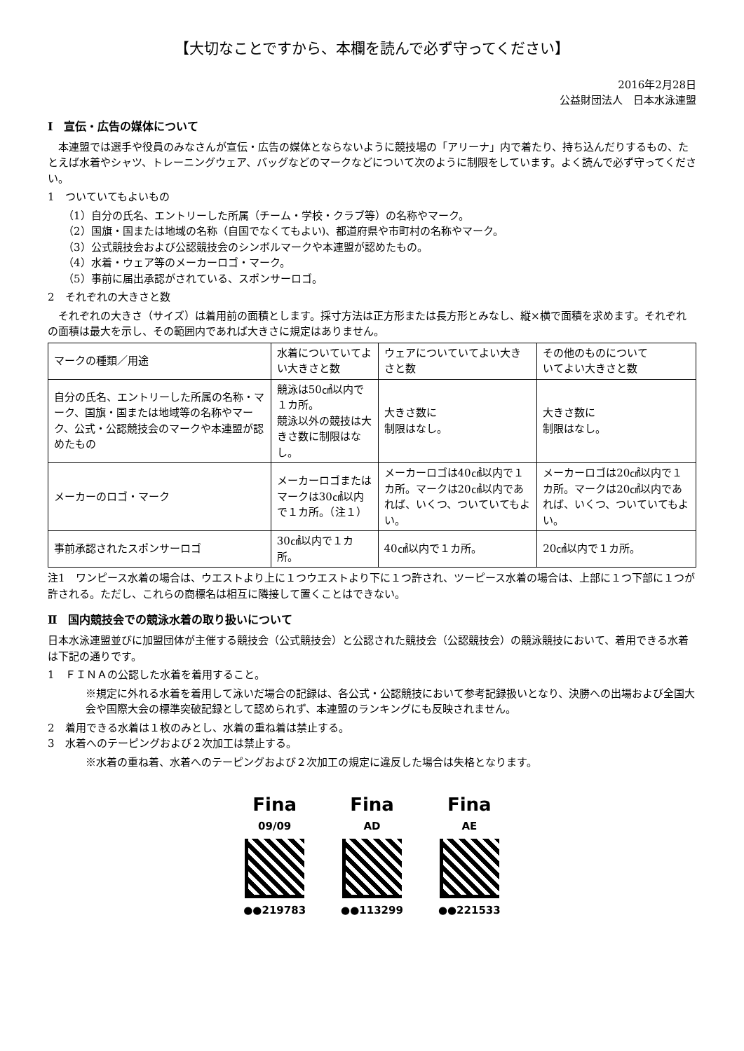【大切なことですから、本欄を読んで必ず守ってください】
2016年2月28日
公益財団法人　日本水泳連盟
Ⅰ　宣伝・広告の媒体について
　本連盟では選手や役員のみなさんが宣伝・広告の媒体とならないように競技場の「アリーナ」内で着たり、持ち込んだりするもの、たとえば水着やシャツ、トレーニングウェア、バッグなどのマークなどについて次のように制限をしています。よく読んで必ず守ってください。
1　ついていてもよいもの
（1）自分の氏名、エントリーした所属（チーム・学校・クラブ等）の名称やマーク。
（2）国旗・国または地域の名称（自国でなくてもよい)、都道府県や市町村の名称やマーク。
（3）公式競技会および公認競技会のシンボルマークや本連盟が認めたもの。
（4）水着・ウェア等のメーカーロゴ・マーク。
（5）事前に届出承認がされている、スポンサーロゴ。
2　それぞれの大きさと数
　それぞれの大きさ（サイズ）は着用前の面積とします。採寸方法は正方形または長方形とみなし、縦×横で面積を求めます。それぞれの面積は最大を示し、その範囲内であれば大きさに規定はありません。
| マークの種類／用途 | 水着についていてよい大きさと数 | ウェアについていてよい大きさと数 | その他のものについて いてよい大きさと数 |
| 自分の氏名、エントリーした所属の名称・マーク、国旗・国または地域等の名称やマーク、公式・公認競技会のマークや本連盟が認めたもの | 競泳は50㎠以内で １カ所。 競泳以外の競技は大きさ数に制限はなし。 | 大きさ数に 制限はなし。 | 大きさ数に 制限はなし。 |
| メーカーのロゴ・マーク | メーカーロゴまたはマークは30㎠以内で１カ所。（注１） | メーカーロゴは40㎠以内で１カ所。マークは20㎠以内であれば、いくつ、ついていてもよい。 | メーカーロゴは20㎠以内で１カ所。マークは20㎠以内であれば、いくつ、ついていてもよい。 |
| 事前承認されたスポンサーロゴ | 30㎠以内で１カ所。 | 40㎠以内で１カ所。 | 20㎠以内で１カ所。 |
注1　ワンピース水着の場合は、ウエストより上に１つウエストより下に１つ許され、ツーピース水着の場合は、上部に１つ下部に１つが許される。ただし、これらの商標名は相互に隣接して置くことはできない。
Ⅱ　国内競技会での競泳水着の取り扱いについて
日本水泳連盟並びに加盟団体が主催する競技会（公式競技会）と公認された競技会（公認競技会）の競泳競技において、着用できる水着は下記の通りです。
1　ＦＩＮＡの公認した水着を着用すること。
※規定に外れる水着を着用して泳いだ場合の記録は、各公式・公認競技において参考記録扱いとなり、決勝への出場および全国大会や国際大会の標準突破記録として認められず、本連盟のランキングにも反映されません。
2　着用できる水着は１枚のみとし、水着の重ね着は禁止する。
3　水着へのテーピングおよび２次加工は禁止する。
※水着の重ね着、水着へのテーピングおよび２次加工の規定に違反した場合は失格となります。
Fina
09/09
●●219783
Fina
AD
●●113299
Fina
AE
●●221533